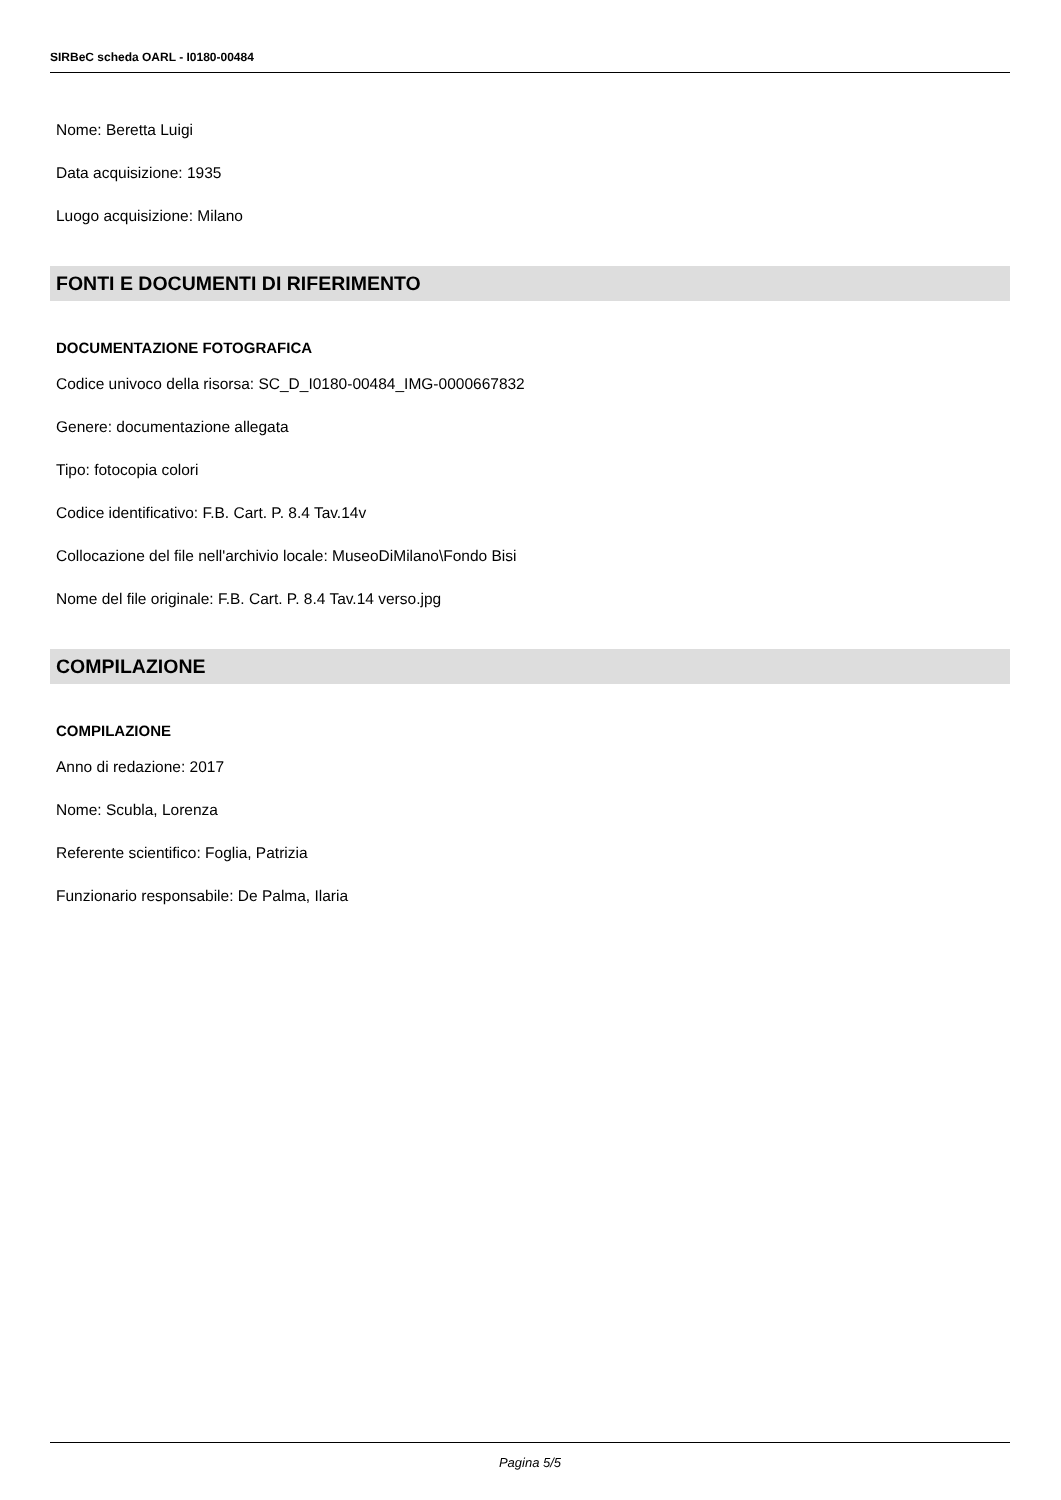SIRBeC scheda OARL - I0180-00484
Nome: Beretta Luigi
Data acquisizione: 1935
Luogo acquisizione: Milano
FONTI E DOCUMENTI DI RIFERIMENTO
DOCUMENTAZIONE FOTOGRAFICA
Codice univoco della risorsa: SC_D_I0180-00484_IMG-0000667832
Genere: documentazione allegata
Tipo: fotocopia colori
Codice identificativo: F.B. Cart. P. 8.4 Tav.14v
Collocazione del file nell'archivio locale: MuseoDiMilano\Fondo Bisi
Nome del file originale: F.B. Cart. P. 8.4 Tav.14 verso.jpg
COMPILAZIONE
COMPILAZIONE
Anno di redazione: 2017
Nome: Scubla, Lorenza
Referente scientifico: Foglia, Patrizia
Funzionario responsabile: De Palma, Ilaria
Pagina 5/5